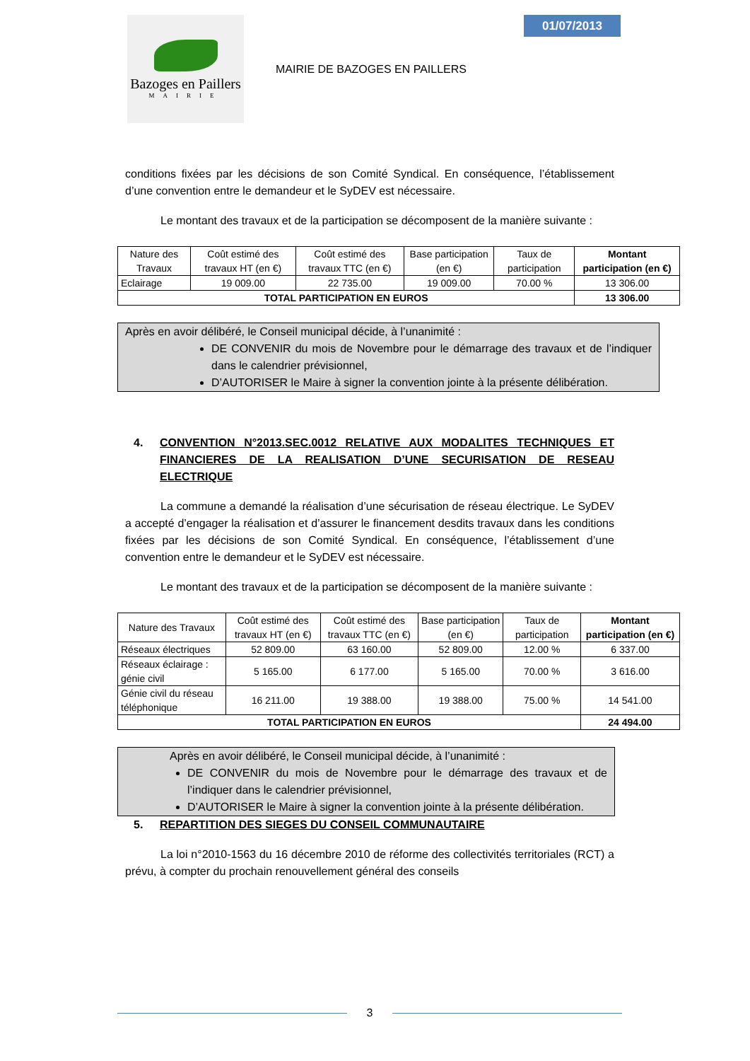Bazoges en Paillers
MAIRIE
MAIRIE DE BAZOGES EN PAILLERS
01/07/2013
conditions fixées par les décisions de son Comité Syndical. En conséquence, l’établissement d’une convention entre le demandeur et le SyDEV est nécessaire.
Le montant des travaux et de la participation se décomposent de la manière suivante :
| Nature des Travaux | Coût estimé des travaux HT (en €) | Coût estimé des travaux TTC (en €) | Base participation (en €) | Taux de participation | Montant participation (en €) |
| --- | --- | --- | --- | --- | --- |
| Eclairage | 19 009.00 | 22 735.00 | 19 009.00 | 70.00 % | 13 306.00 |
| TOTAL PARTICIPATION EN EUROS | | | | | 13 306.00 |
Après en avoir délibéré, le Conseil municipal décide, à l’unanimité :
DE CONVENIR du mois de Novembre pour le démarrage des travaux et de l’indiquer dans le calendrier prévisionnel,
D’AUTORISER le Maire à signer la convention jointe à la présente délibération.
4. CONVENTION N°2013.SEC.0012 RELATIVE AUX MODALITES TECHNIQUES ET FINANCIERES DE LA REALISATION D’UNE SECURISATION DE RESEAU ELECTRIQUE
La commune a demandé la réalisation d’une sécurisation de réseau électrique. Le SyDEV a accepté d’engager la réalisation et d’assurer le financement desdits travaux dans les conditions fixées par les décisions de son Comité Syndical. En conséquence, l’établissement d’une convention entre le demandeur et le SyDEV est nécessaire.
Le montant des travaux et de la participation se décomposent de la manière suivante :
| Nature des Travaux | Coût estimé des travaux HT (en €) | Coût estimé des travaux TTC (en €) | Base participation (en €) | Taux de participation | Montant participation (en €) |
| --- | --- | --- | --- | --- | --- |
| Réseaux électriques | 52 809.00 | 63 160.00 | 52 809.00 | 12.00 % | 6 337.00 |
| Réseaux éclairage : génie civil | 5 165.00 | 6 177.00 | 5 165.00 | 70.00 % | 3 616.00 |
| Génie civil du réseau téléphonique | 16 211.00 | 19 388.00 | 19 388.00 | 75.00 % | 14 541.00 |
| TOTAL PARTICIPATION EN EUROS | | | | | 24 494.00 |
Après en avoir délibéré, le Conseil municipal décide, à l’unanimité :
DE CONVENIR du mois de Novembre pour le démarrage des travaux et de l’indiquer dans le calendrier prévisionnel,
D’AUTORISER le Maire à signer la convention jointe à la présente délibération.
5. REPARTITION DES SIEGES DU CONSEIL COMMUNAUTAIRE
La loi n°2010-1563 du 16 décembre 2010 de réforme des collectivités territoriales (RCT) a prévu, à compter du prochain renouvellement général des conseils
3